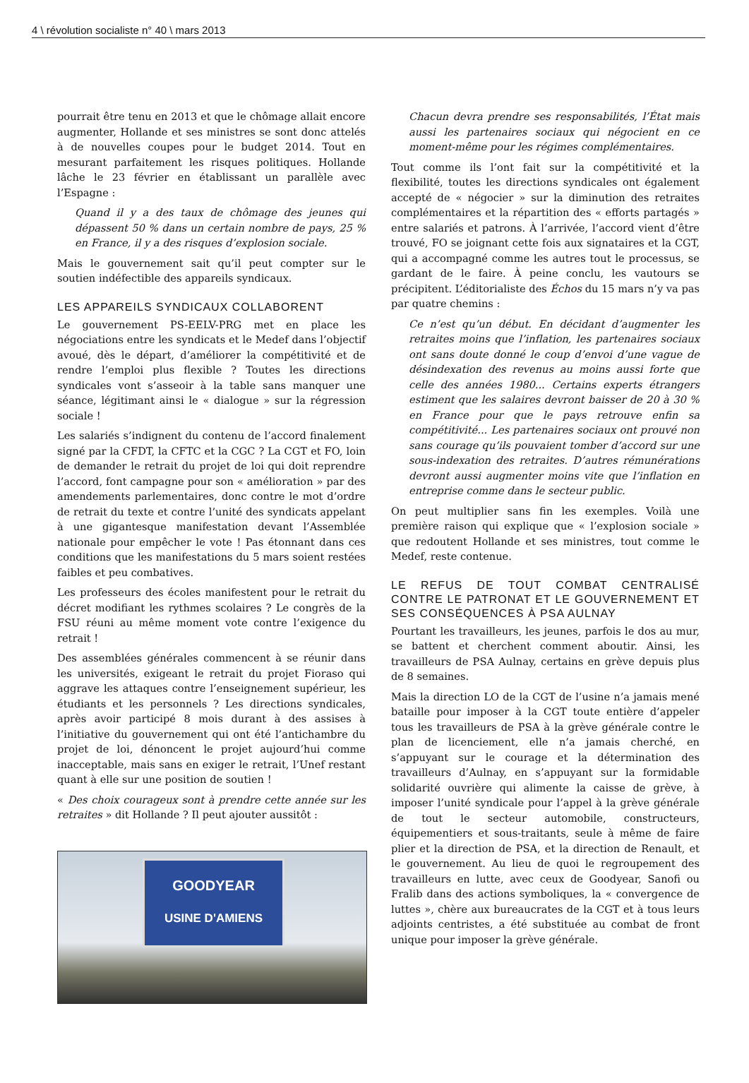4 \ révolution socialiste n° 40 \ mars 2013
pourrait être tenu en 2013 et que le chômage allait encore augmenter, Hollande et ses ministres se sont donc attelés à de nouvelles coupes pour le budget 2014. Tout en mesurant parfaitement les risques politiques. Hollande lâche le 23 février en établissant un parallèle avec l’Espagne :
Quand il y a des taux de chômage des jeunes qui dépassent 50 % dans un certain nombre de pays, 25 % en France, il y a des risques d’explosion sociale.
Mais le gouvernement sait qu’il peut compter sur le soutien indéfectible des appareils syndicaux.
LES APPAREILS SYNDICAUX COLLABORENT
Le gouvernement PS-EELV-PRG met en place les négociations entre les syndicats et le Medef dans l’objectif avoué, dès le départ, d’améliorer la compétitivité et de rendre l’emploi plus flexible ? Toutes les directions syndicales vont s’asseoir à la table sans manquer une séance, légitimant ainsi le « dialogue » sur la régression sociale !
Les salariés s’indignent du contenu de l’accord finalement signé par la CFDT, la CFTC et la CGC ? La CGT et FO, loin de demander le retrait du projet de loi qui doit reprendre l’accord, font campagne pour son « amélioration » par des amendements parlementaires, donc contre le mot d’ordre de retrait du texte et contre l’unité des syndicats appelant à une gigantesque manifestation devant l’Assemblée nationale pour empêcher le vote ! Pas étonnant dans ces conditions que les manifestations du 5 mars soient restées faibles et peu combatives.
Les professeurs des écoles manifestent pour le retrait du décret modifiant les rythmes scolaires ? Le congrès de la FSU réuni au même moment vote contre l’exigence du retrait !
Des assemblées générales commencent à se réunir dans les universités, exigeant le retrait du projet Fioraso qui aggrave les attaques contre l’enseignement supérieur, les étudiants et les personnels ? Les directions syndicales, après avoir participé 8 mois durant à des assises à l’initiative du gouvernement qui ont été l’antichambre du projet de loi, dénoncent le projet aujourd’hui comme inacceptable, mais sans en exiger le retrait, l’Unef restant quant à elle sur une position de soutien !
« Des choix courageux sont à prendre cette année sur les retraites » dit Hollande ? Il peut ajouter aussitôt :
GOODYEAR
USINE D'AMIENS
Chacun devra prendre ses responsabilités, l’État mais aussi les partenaires sociaux qui négocient en ce moment-même pour les régimes complémentaires.
Tout comme ils l’ont fait sur la compétitivité et la flexibilité, toutes les directions syndicales ont également accepté de « négocier » sur la diminution des retraites complémentaires et la répartition des « efforts partagés » entre salariés et patrons. À l’arrivée, l’accord vient d’être trouvé, FO se joignant cette fois aux signataires et la CGT, qui a accompagné comme les autres tout le processus, se gardant de le faire. À peine conclu, les vautours se précipitent. L’éditorialiste des Échos du 15 mars n’y va pas par quatre chemins :
Ce n’est qu’un début. En décidant d’augmenter les retraites moins que l’inflation, les partenaires sociaux ont sans doute donné le coup d’envoi d’une vague de désindexation des revenus au moins aussi forte que celle des années 1980... Certains experts étrangers estiment que les salaires devront baisser de 20 à 30 % en France pour que le pays retrouve enfin sa compétitivité... Les partenaires sociaux ont prouvé non sans courage qu’ils pouvaient tomber d’accord sur une sous-indexation des retraites. D’autres rémunérations devront aussi augmenter moins vite que l’inflation en entreprise comme dans le secteur public.
On peut multiplier sans fin les exemples. Voilà une première raison qui explique que « l’explosion sociale » que redoutent Hollande et ses ministres, tout comme le Medef, reste contenue.
LE REFUS DE TOUT COMBAT CENTRALISÉ CONTRE LE PATRONAT ET LE GOUVERNEMENT ET SES CONSÉQUENCES À PSA AULNAY
Pourtant les travailleurs, les jeunes, parfois le dos au mur, se battent et cherchent comment aboutir. Ainsi, les travailleurs de PSA Aulnay, certains en grève depuis plus de 8 semaines.
Mais la direction LO de la CGT de l’usine n’a jamais mené bataille pour imposer à la CGT toute entière d’appeler tous les travailleurs de PSA à la grève générale contre le plan de licenciement, elle n’a jamais cherché, en s’appuyant sur le courage et la détermination des travailleurs d’Aulnay, en s’appuyant sur la formidable solidarité ouvrière qui alimente la caisse de grève, à imposer l’unité syndicale pour l’appel à la grève générale de tout le secteur automobile, constructeurs, équipementiers et sous-traitants, seule à même de faire plier et la direction de PSA, et la direction de Renault, et le gouvernement. Au lieu de quoi le regroupement des travailleurs en lutte, avec ceux de Goodyear, Sanofi ou Fralib dans des actions symboliques, la « convergence de luttes », chère aux bureaucrates de la CGT et à tous leurs adjoints centristes, a été substituée au combat de front unique pour imposer la grève générale.